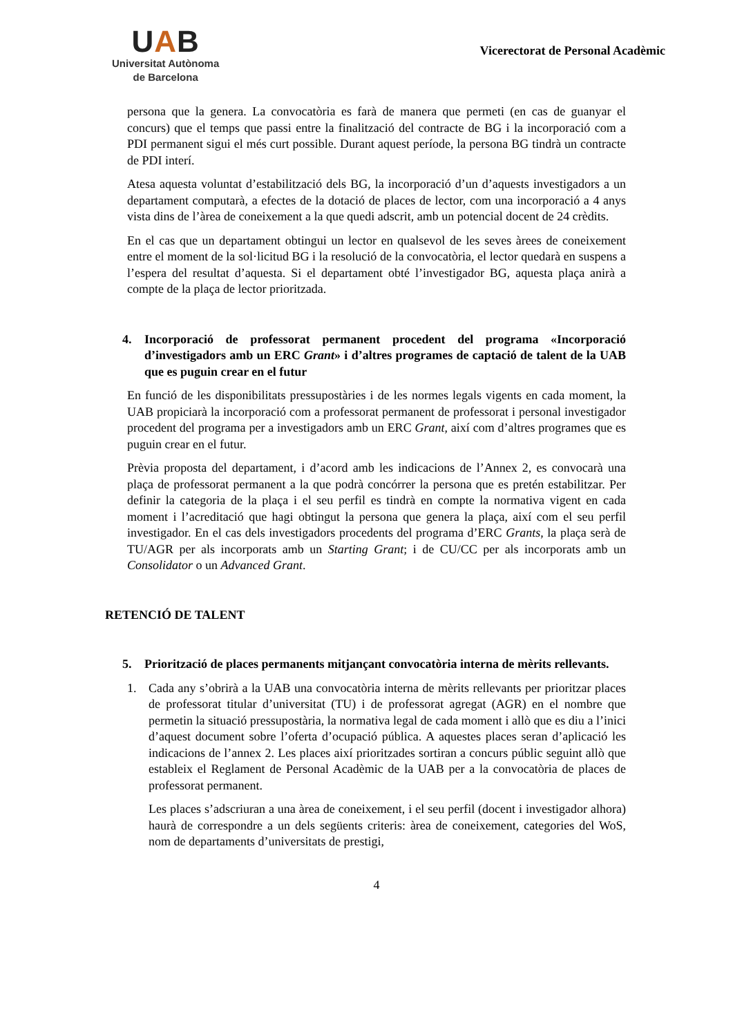UAB
Universitat Autònoma
de Barcelona
Vicerectorat de Personal Acadèmic
persona que la genera. La convocatòria es farà de manera que permeti (en cas de guanyar el concurs) que el temps que passi entre la finalització del contracte de BG i la incorporació com a PDI permanent sigui el més curt possible. Durant aquest període, la persona BG tindrà un contracte de PDI interí.
Atesa aquesta voluntat d’estabilització dels BG, la incorporació d’un d’aquests investigadors a un departament computarà, a efectes de la dotació de places de lector, com una incorporació a 4 anys vista dins de l’àrea de coneixement a la que quedi adscrit, amb un potencial docent de 24 crèdits.
En el cas que un departament obtingui un lector en qualsevol de les seves àrees de coneixement entre el moment de la sol·licitud BG i la resolució de la convocatòria, el lector quedarà en suspens a l’espera del resultat d’aquesta. Si el departament obté l’investigador BG, aquesta plaça anirà a compte de la plaça de lector prioritzada.
4. Incorporació de professorat permanent procedent del programa «Incorporació d’investigadors amb un ERC Grant» i d’altres programes de captació de talent de la UAB que es puguin crear en el futur
En funció de les disponibilitats pressupostàries i de les normes legals vigents en cada moment, la UAB propiciarà la incorporació com a professorat permanent de professorat i personal investigador procedent del programa per a investigadors amb un ERC Grant, així com d’altres programes que es puguin crear en el futur.
Prèvia proposta del departament, i d’acord amb les indicacions de l’Annex 2, es convocarà una plaça de professorat permanent a la que podrà concórrer la persona que es pretén estabilitzar. Per definir la categoria de la plaça i el seu perfil es tindrà en compte la normativa vigent en cada moment i l’acreditació que hagi obtingut la persona que genera la plaça, així com el seu perfil investigador. En el cas dels investigadors procedents del programa d’ERC Grants, la plaça serà de TU/AGR per als incorporats amb un Starting Grant; i de CU/CC per als incorporats amb un Consolidator o un Advanced Grant.
RETENCIÓ DE TALENT
5. Priorització de places permanents mitjançant convocatòria interna de mèrits rellevants.
1. Cada any s’obrirà a la UAB una convocatòria interna de mèrits rellevants per prioritzar places de professorat titular d’universitat (TU) i de professorat agregat (AGR) en el nombre que permetin la situació pressupostària, la normativa legal de cada moment i allò que es diu a l’inici d’aquest document sobre l’oferta d’ocupació pública. A aquestes places seran d’aplicació les indicacions de l’annex 2. Les places així prioritzades sortiran a concurs públic seguint allò que estableix el Reglament de Personal Acadèmic de la UAB per a la convocatòria de places de professorat permanent.
Les places s’adscriuran a una àrea de coneixement, i el seu perfil (docent i investigador alhora) haurà de correspondre a un dels següents criteris: àrea de coneixement, categories del WoS, nom de departaments d’universitats de prestigi,
4